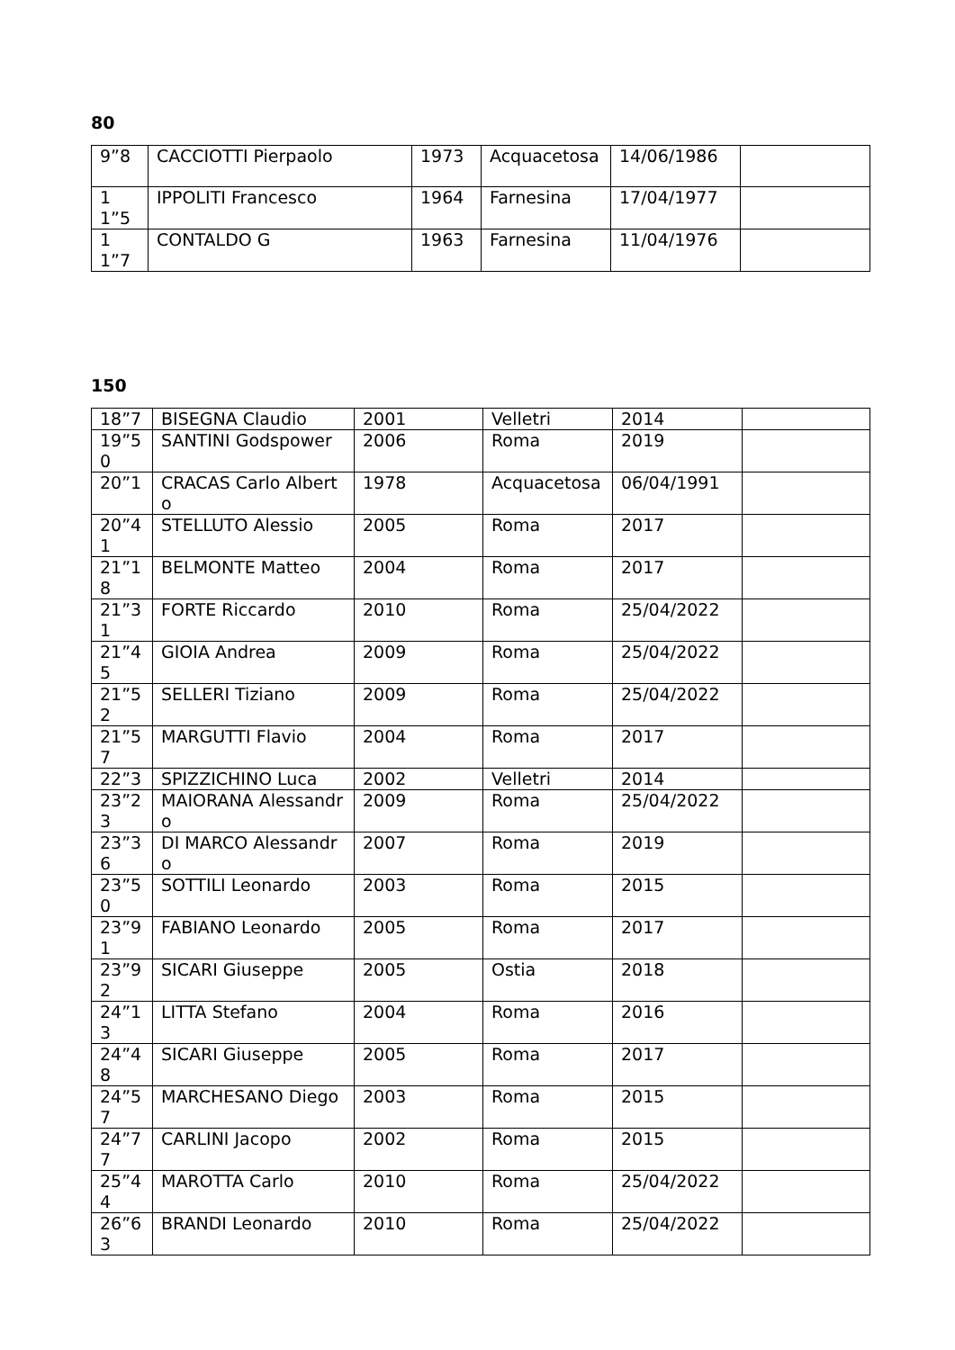80
| 9”8 | CACCIOTTI Pierpaolo | 1973 | Acquacetosa | 14/06/1986 | |
| 11”5 | IPPOLITI Francesco | 1964 | Farnesina | 17/04/1977 | |
| 11”7 | CONTALDO G | 1963 | Farnesina | 11/04/1976 | |
150
| 18”7 | BISEGNA Claudio | 2001 | Velletri | 2014 | |
| 19”50 | SANTINI Godspower | 2006 | Roma | 2019 | |
| 20”1 | CRACAS Carlo Alberto | 1978 | Acquacetosa | 06/04/1991 | |
| 20”41 | STELLUTO Alessio | 2005 | Roma | 2017 | |
| 21”18 | BELMONTE Matteo | 2004 | Roma | 2017 | |
| 21”31 | FORTE Riccardo | 2010 | Roma | 25/04/2022 | |
| 21”45 | GIOIA Andrea | 2009 | Roma | 25/04/2022 | |
| 21”52 | SELLERI Tiziano | 2009 | Roma | 25/04/2022 | |
| 21”57 | MARGUTTI Flavio | 2004 | Roma | 2017 | |
| 22”3 | SPIZZICHINO Luca | 2002 | Velletri | 2014 | |
| 23”23 | MAIORANA Alessandro | 2009 | Roma | 25/04/2022 | |
| 23”36 | DI MARCO Alessandro | 2007 | Roma | 2019 | |
| 23”50 | SOTTILI Leonardo | 2003 | Roma | 2015 | |
| 23”91 | FABIANO Leonardo | 2005 | Roma | 2017 | |
| 23”92 | SICARI Giuseppe | 2005 | Ostia | 2018 | |
| 24”13 | LITTA Stefano | 2004 | Roma | 2016 | |
| 24”48 | SICARI Giuseppe | 2005 | Roma | 2017 | |
| 24”57 | MARCHESANO Diego | 2003 | Roma | 2015 | |
| 24”77 | CARLINI Jacopo | 2002 | Roma | 2015 | |
| 25”44 | MAROTTA Carlo | 2010 | Roma | 25/04/2022 | |
| 26”63 | BRANDI Leonardo | 2010 | Roma | 25/04/2022 | |